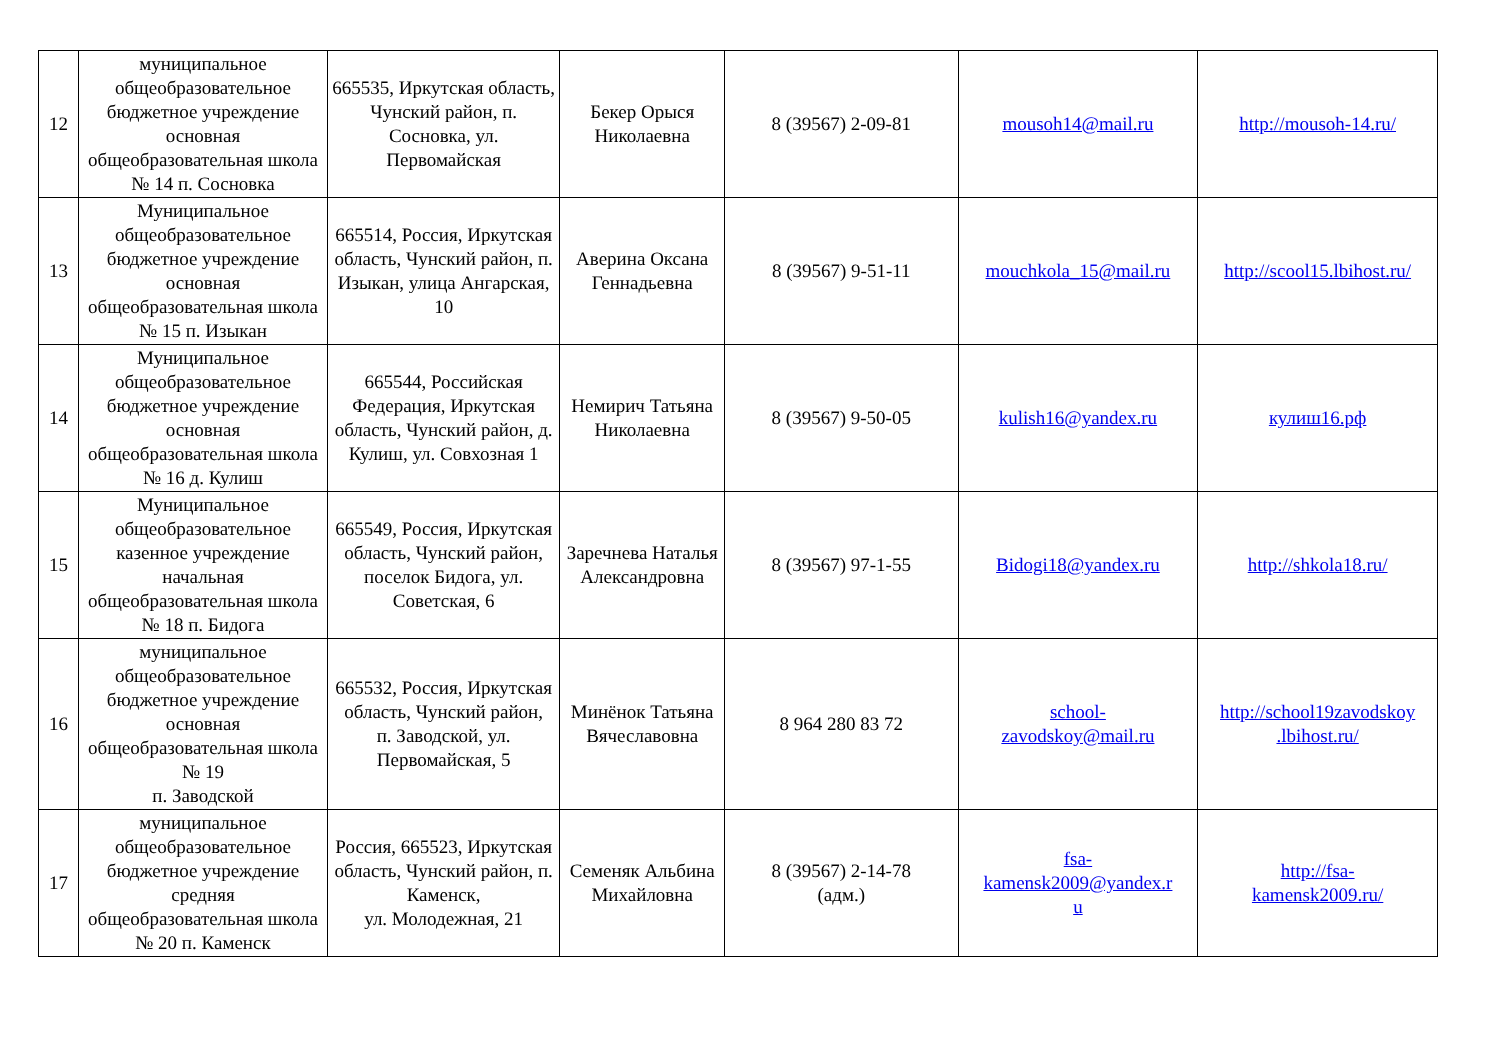| 12 | муниципальное общеобразовательное бюджетное учреждение основная общеобразовательная школа № 14 п. Сосновка | 665535, Иркутская область, Чунский район, п. Сосновка, ул. Первомайская | Бекер Орыся Николаевна | 8 (39567) 2-09-81 | mousoh14@mail.ru | http://mousoh-14.ru/ |
| 13 | Муниципальное общеобразовательное бюджетное учреждение основная общеобразовательная школа № 15 п. Изыкан | 665514, Россия, Иркутская область, Чунский район, п. Изыкан, улица Ангарская, 10 | Аверина Оксана Геннадьевна | 8 (39567) 9-51-11 | mouchkola_15@mail.ru | http://scool15.lbihost.ru/ |
| 14 | Муниципальное общеобразовательное бюджетное учреждение основная общеобразовательная школа № 16 д. Кулиш | 665544, Российская Федерация, Иркутская область, Чунский район, д. Кулиш, ул. Совхозная 1 | Немирич Татьяна Николаевна | 8 (39567) 9-50-05 | kulish16@yandex.ru | кулиш16.рф |
| 15 | Муниципальное общеобразовательное казенное учреждение начальная общеобразовательная школа № 18 п. Бидога | 665549, Россия, Иркутская область, Чунский район, поселок Бидога, ул. Советская, 6 | Заречнева Наталья Александровна | 8 (39567) 97-1-55 | Bidogi18@yandex.ru | http://shkola18.ru/ |
| 16 | муниципальное общеобразовательное бюджетное учреждение основная общеобразовательная школа № 19 п. Заводской | 665532, Россия, Иркутская область, Чунский район, п. Заводской, ул. Первомайская, 5 | Минёнок Татьяна Вячеславовна | 8 964 280 83 72 | school- zavodskoy@mail.ru | http://school19zavodskoy .lbihost.ru/ |
| 17 | муниципальное общеобразовательное бюджетное учреждение средняя общеобразовательная школа № 20 п. Каменск | Россия, 665523, Иркутская область, Чунский район, п. Каменск, ул. Молодежная, 21 | Семеняк Альбина Михайловна | 8 (39567) 2-14-78 (адм.) | fsa- kamensk2009@yandex.r u | http://fsa- kamensk2009.ru/ |